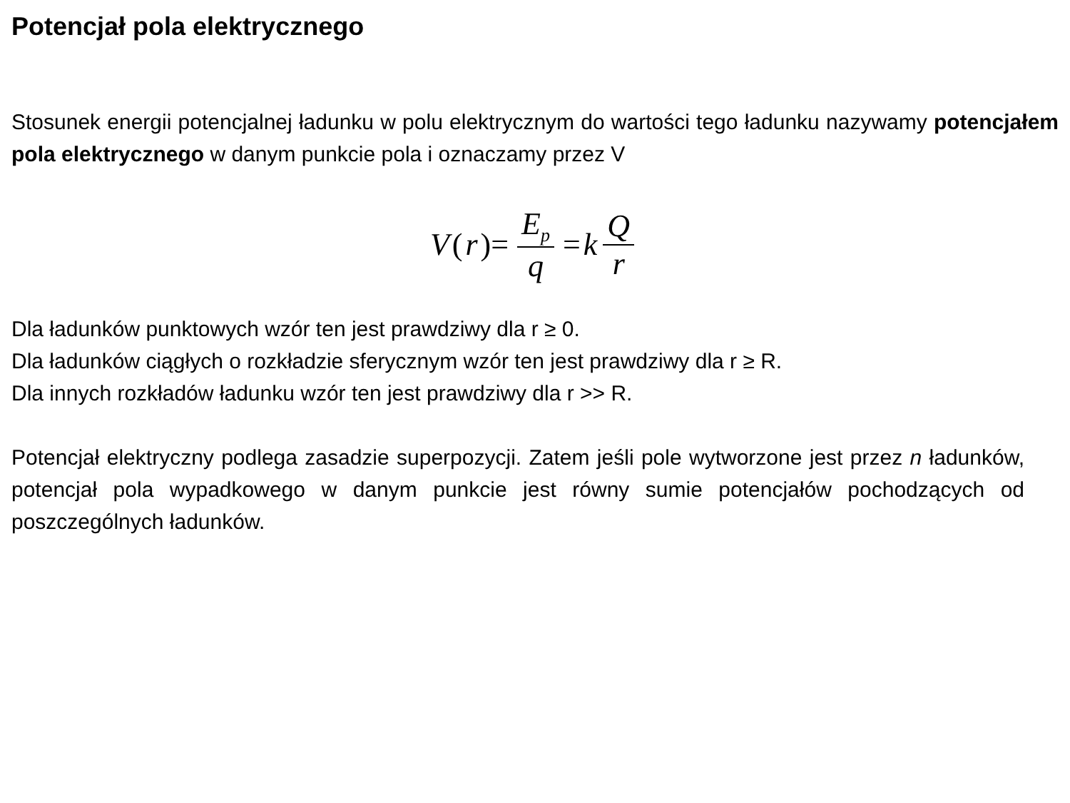Potencjał pola elektrycznego
Stosunek energii potencjalnej ładunku w polu elektrycznym do wartości tego ładunku nazywamy potencjałem pola elektrycznego w danym punkcie pola i oznaczamy przez V
V (r)= E<sub>p</sub> q = k Q r
Dla ładunków punktowych wzór ten jest prawdziwy dla r ≥ 0.
Dla ładunków ciągłych o rozkładzie sferycznym wzór ten jest prawdziwy dla r ≥ R.
Dla innych rozkładów ładunku wzór ten jest prawdziwy dla r >> R.
Potencjał elektryczny podlega zasadzie superpozycji. Zatem jeśli pole wytworzone jest przez n ładunków, potencjał pola wypadkowego w danym punkcie jest równy sumie potencjałów pochodzących od poszczególnych ładunków.